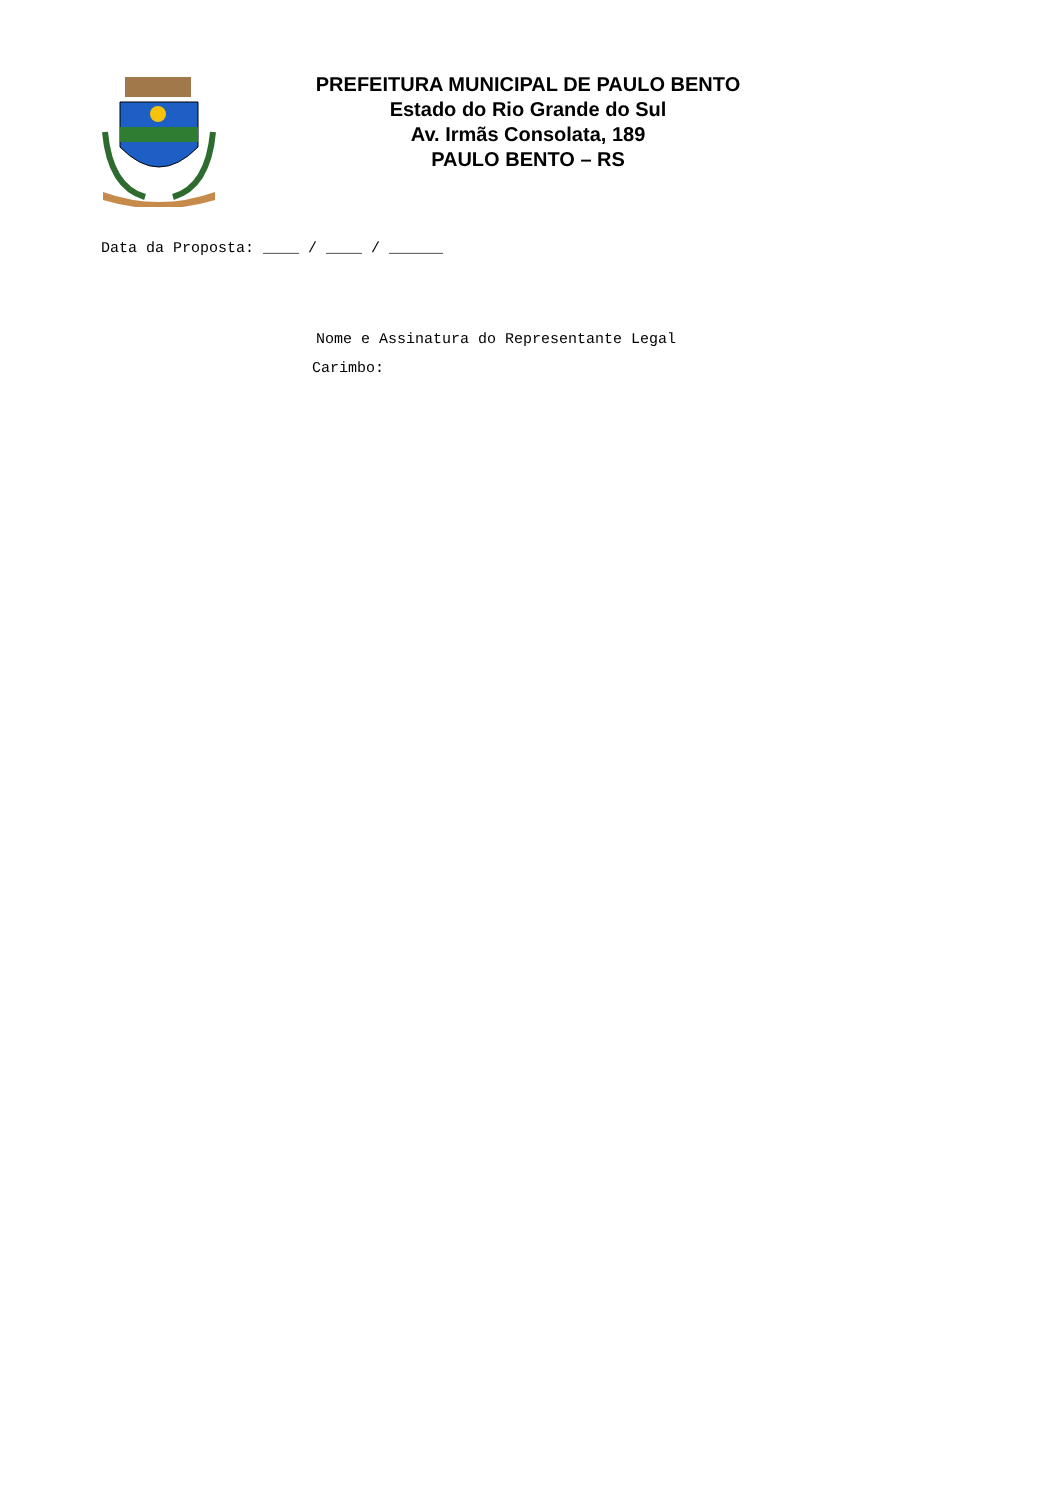PREFEITURA MUNICIPAL DE PAULO BENTO
Estado do Rio Grande do Sul
Av. Irmãs Consolata, 189
PAULO BENTO – RS
Data da Proposta: ____ / ____ / ______
Nome e Assinatura do Representante Legal
Carimbo: